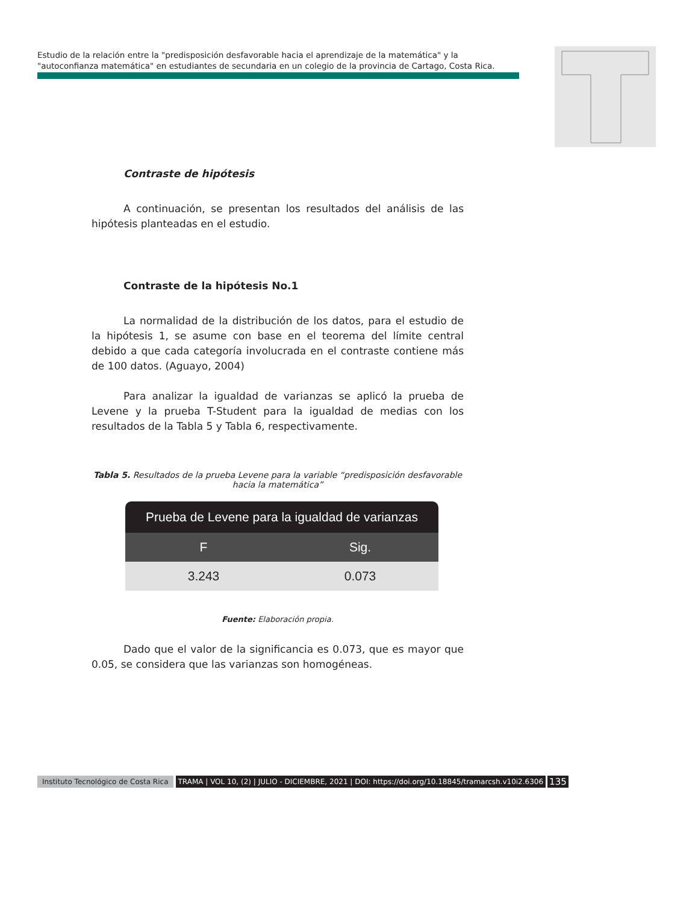Estudio de la relación entre la "predisposición desfavorable hacia el aprendizaje de la matemática" y la "autoconfianza matemática" en estudiantes de secundaria en un colegio de la provincia de Cartago, Costa Rica.
Contraste de hipótesis
A continuación, se presentan los resultados del análisis de las hipótesis planteadas en el estudio.
Contraste de la hipótesis No.1
La normalidad de la distribución de los datos, para el estudio de la hipótesis 1, se asume con base en el teorema del límite central debido a que cada categoría involucrada en el contraste contiene más de 100 datos. (Aguayo, 2004)
Para analizar la igualdad de varianzas se aplicó la prueba de Levene y la prueba T-Student para la igualdad de medias con los resultados de la Tabla 5 y Tabla 6, respectivamente.
Tabla 5. Resultados de la prueba Levene para la variable “predisposición desfavorable hacia la matemática”
| Prueba de Levene para la igualdad de varianzas | |
| --- | --- |
| F | Sig. |
| 3.243 | 0.073 |
Fuente: Elaboración propia.
Dado que el valor de la significancia es 0.073, que es mayor que 0.05, se considera que las varianzas son homogéneas.
Instituto Tecnológico de Costa Rica TRAMA | VOL 10, (2) | JULIO - DICIEMBRE, 2021 | DOI: https://doi.org/10.18845/tramarcsh.v10i2.6306 135